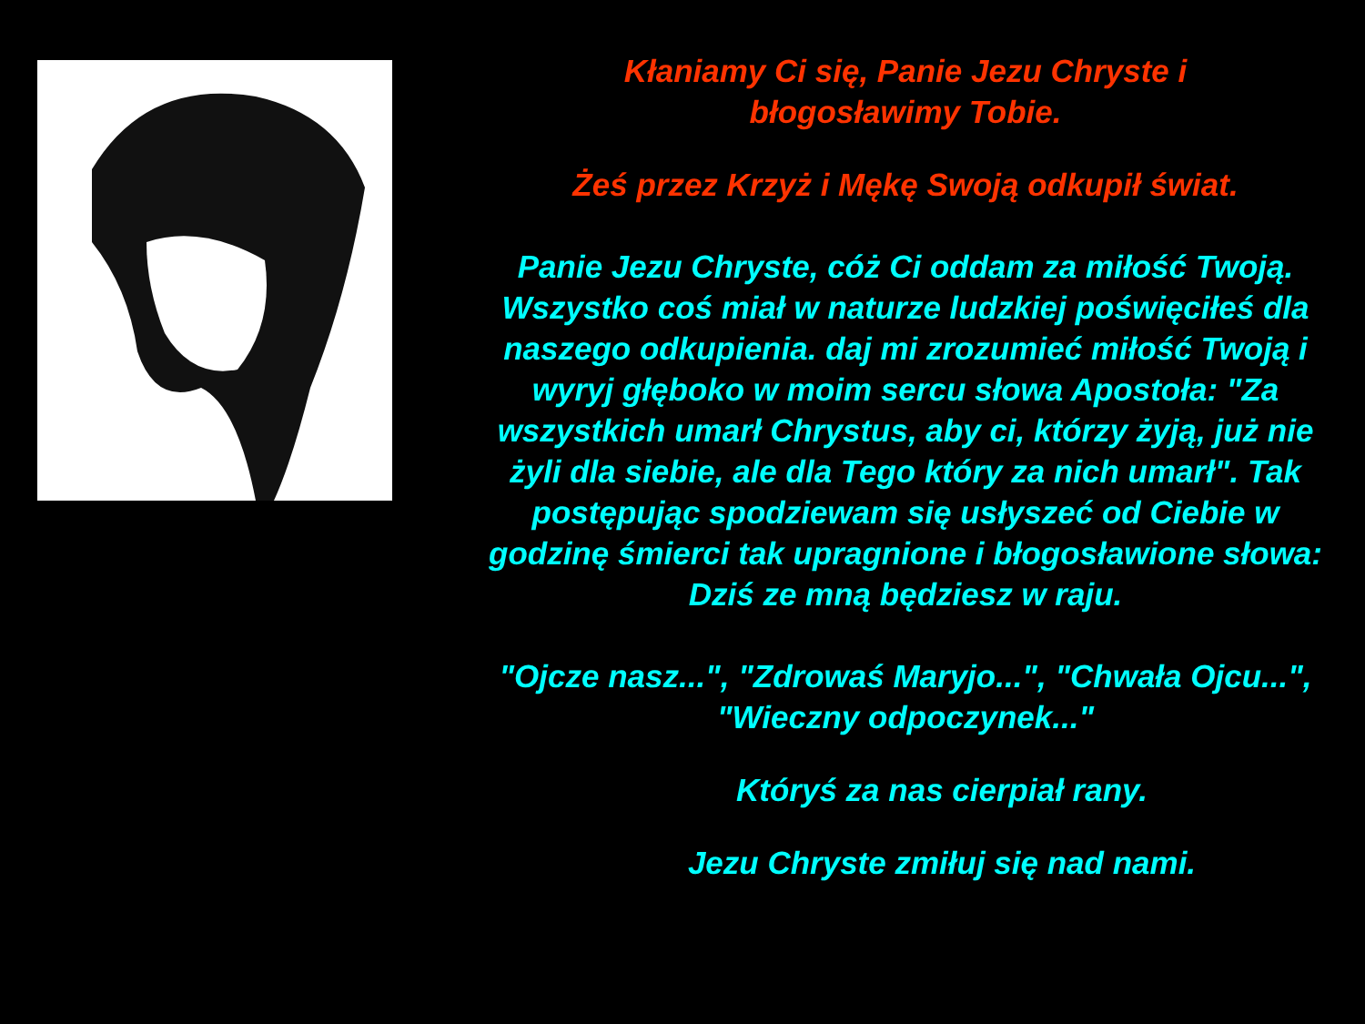Kłaniamy Ci się, Panie Jezu Chryste i
błogosławimy Tobie.
Żeś przez Krzyż i Mękę Swoją odkupił świat.
Panie Jezu Chryste, cóż Ci oddam za miłość Twoją. Wszystko coś miał w naturze ludzkiej poświęciłeś dla naszego odkupienia. daj mi zrozumieć miłość Twoją i wyryj głęboko w moim sercu słowa Apostoła: "Za wszystkich umarł Chrystus, aby ci, którzy żyją, już nie żyli dla siebie, ale dla Tego który za nich umarł". Tak postępując spodziewam się usłyszeć od Ciebie w godzinę śmierci tak upragnione i błogosławione słowa: Dziś ze mną będziesz w raju.
"Ojcze nasz...", "Zdrowaś Maryjo...", "Chwała Ojcu...", "Wieczny odpoczynek..."
Któryś za nas cierpiał rany.
Jezu Chryste zmiłuj się nad nami.